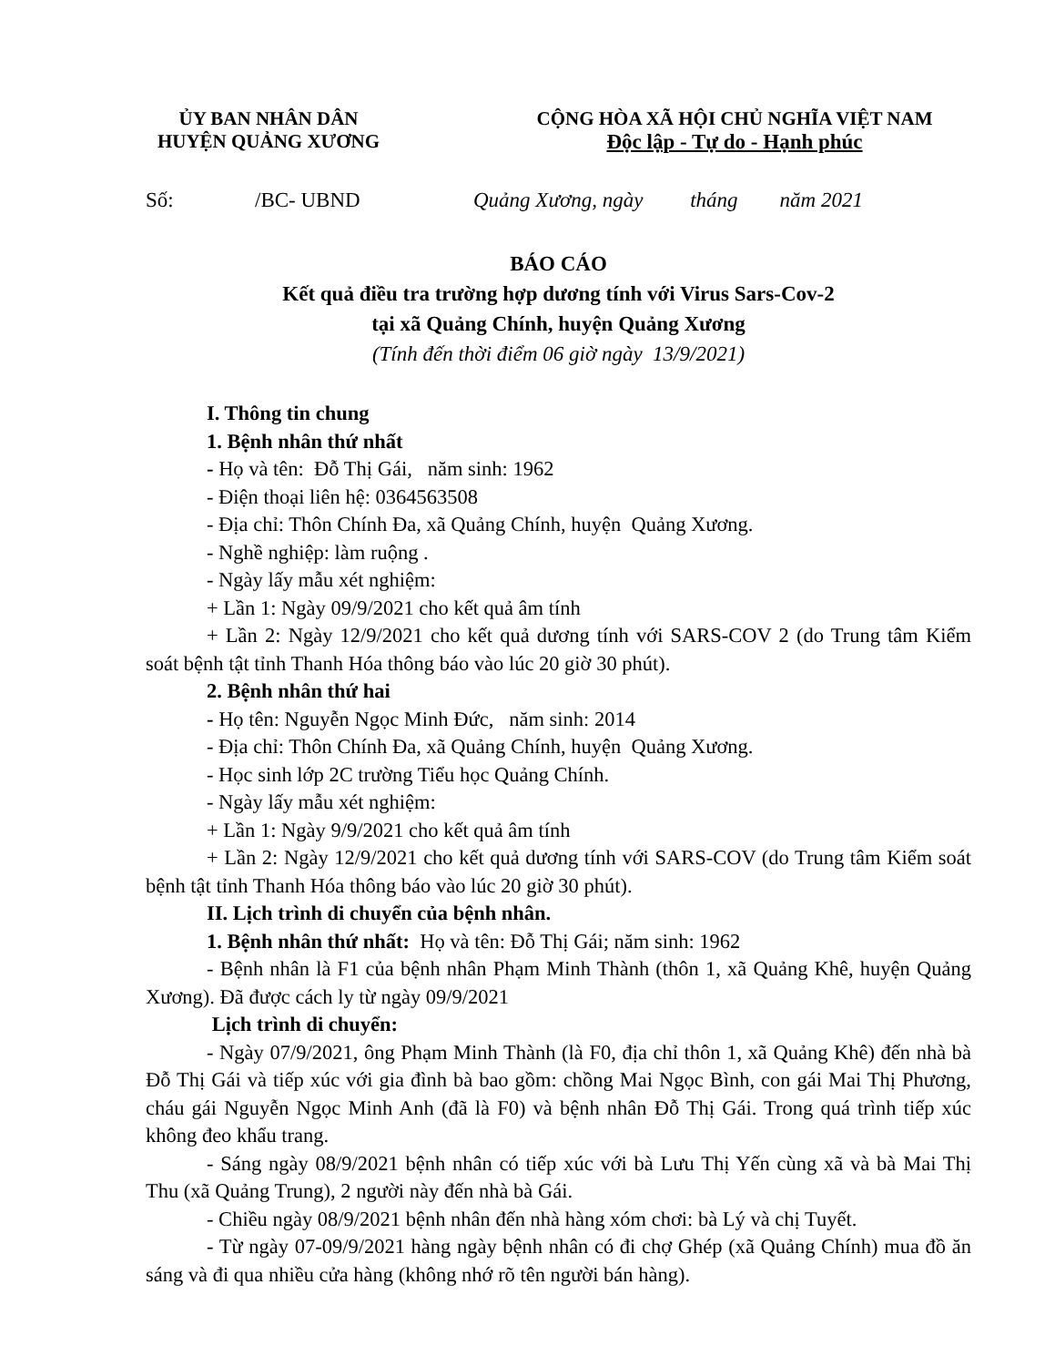ỦY BAN NHÂN DÂN
HUYỆN QUẢNG XƯƠNG
CỘNG HÒA XÃ HỘI CHỦ NGHĨA VIỆT NAM
Độc lập - Tự do - Hạnh phúc
Số: /BC- UBND Quảng Xương, ngày tháng năm 2021
BÁO CÁO
Kết quả điều tra trường hợp dương tính với Virus Sars-Cov-2
tại xã Quảng Chính, huyện Quảng Xương
(Tính đến thời điểm 06 giờ ngày 13/9/2021)
I. Thông tin chung
1. Bệnh nhân thứ nhất
- Họ và tên: Đỗ Thị Gái, năm sinh: 1962
- Điện thoại liên hệ: 0364563508
- Địa chỉ: Thôn Chính Đa, xã Quảng Chính, huyện Quảng Xương.
- Nghề nghiệp: làm ruộng .
- Ngày lấy mẫu xét nghiệm:
+ Lần 1: Ngày 09/9/2021 cho kết quả âm tính
+ Lần 2: Ngày 12/9/2021 cho kết quả dương tính với SARS-COV 2 (do Trung tâm Kiểm soát bệnh tật tỉnh Thanh Hóa thông báo vào lúc 20 giờ 30 phút).
2. Bệnh nhân thứ hai
- Họ tên: Nguyễn Ngọc Minh Đức, năm sinh: 2014
- Địa chỉ: Thôn Chính Đa, xã Quảng Chính, huyện Quảng Xương.
- Học sinh lớp 2C trường Tiểu học Quảng Chính.
- Ngày lấy mẫu xét nghiệm:
+ Lần 1: Ngày 9/9/2021 cho kết quả âm tính
+ Lần 2: Ngày 12/9/2021 cho kết quả dương tính với SARS-COV (do Trung tâm Kiểm soát bệnh tật tỉnh Thanh Hóa thông báo vào lúc 20 giờ 30 phút).
II. Lịch trình di chuyển của bệnh nhân.
1. Bệnh nhân thứ nhất: Họ và tên: Đỗ Thị Gái; năm sinh: 1962
- Bệnh nhân là F1 của bệnh nhân Phạm Minh Thành (thôn 1, xã Quảng Khê, huyện Quảng Xương). Đã được cách ly từ ngày 09/9/2021
Lịch trình di chuyển:
- Ngày 07/9/2021, ông Phạm Minh Thành (là F0, địa chỉ thôn 1, xã Quảng Khê) đến nhà bà Đỗ Thị Gái và tiếp xúc với gia đình bà bao gồm: chồng Mai Ngọc Bình, con gái Mai Thị Phương, cháu gái Nguyễn Ngọc Minh Anh (đã là F0) và bệnh nhân Đỗ Thị Gái. Trong quá trình tiếp xúc không đeo khẩu trang.
- Sáng ngày 08/9/2021 bệnh nhân có tiếp xúc với bà Lưu Thị Yến cùng xã và bà Mai Thị Thu (xã Quảng Trung), 2 người này đến nhà bà Gái.
- Chiều ngày 08/9/2021 bệnh nhân đến nhà hàng xóm chơi: bà Lý và chị Tuyết.
- Từ ngày 07-09/9/2021 hàng ngày bệnh nhân có đi chợ Ghép (xã Quảng Chính) mua đồ ăn sáng và đi qua nhiều cửa hàng (không nhớ rõ tên người bán hàng).